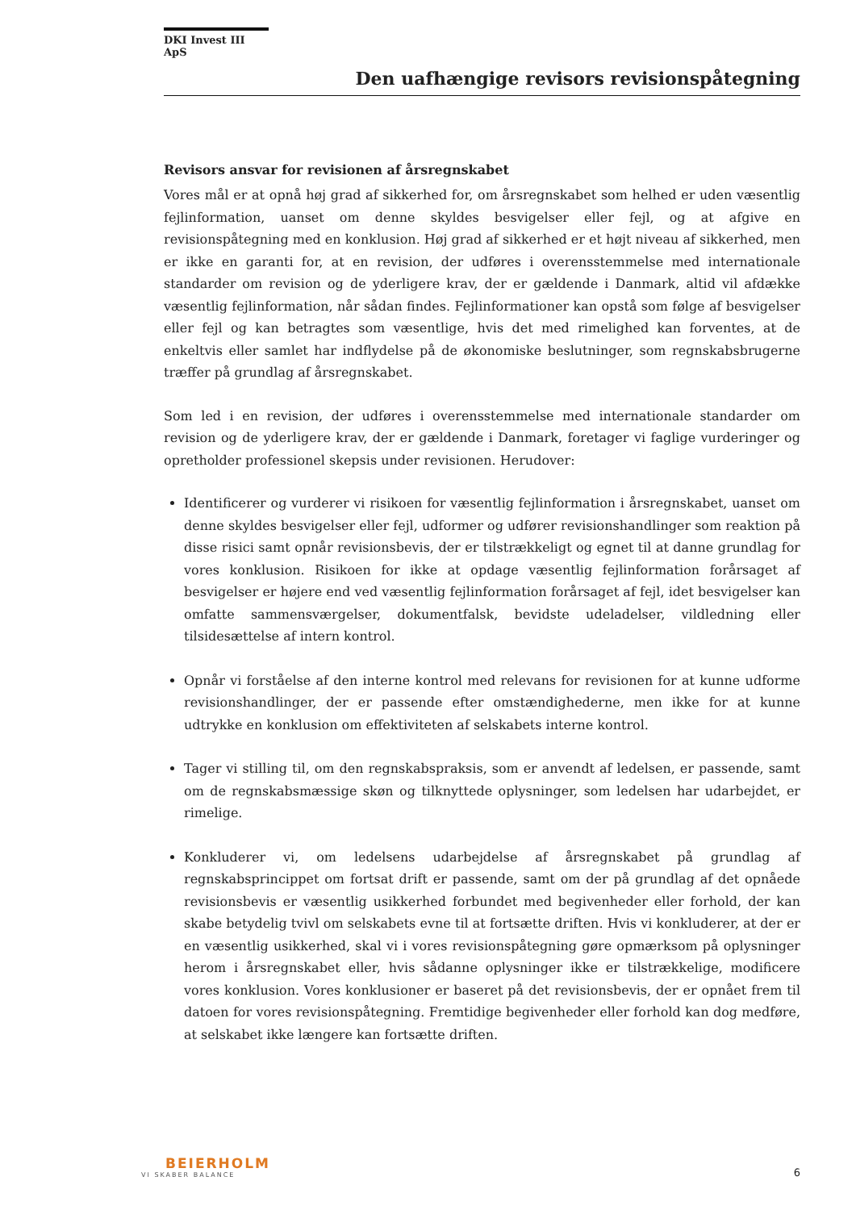DKI Invest III ApS
Den uafhængige revisors revisionspåtegning
Revisors ansvar for revisionen af årsregnskabet
Vores mål er at opnå høj grad af sikkerhed for, om årsregnskabet som helhed er uden væsentlig fejlinformation, uanset om denne skyldes besvigelser eller fejl, og at afgive en revisionspåtegning med en konklusion. Høj grad af sikkerhed er et højt niveau af sikkerhed, men er ikke en garanti for, at en revision, der udføres i overensstemmelse med internationale standarder om revision og de yderligere krav, der er gældende i Danmark, altid vil afdække væsentlig fejlinformation, når sådan findes. Fejlinformationer kan opstå som følge af besvigelser eller fejl og kan betragtes som væsentlige, hvis det med rimelighed kan forventes, at de enkeltvis eller samlet har indflydelse på de økonomiske beslutninger, som regnskabsbrugerne træffer på grundlag af årsregnskabet.
Som led i en revision, der udføres i overensstemmelse med internationale standarder om revision og de yderligere krav, der er gældende i Danmark, foretager vi faglige vurderinger og opretholder professionel skepsis under revisionen. Herudover:
Identificerer og vurderer vi risikoen for væsentlig fejlinformation i årsregnskabet, uanset om denne skyldes besvigelser eller fejl, udformer og udfører revisionshandlinger som reaktion på disse risici samt opnår revisionsbevis, der er tilstrækkeligt og egnet til at danne grundlag for vores konklusion. Risikoen for ikke at opdage væsentlig fejlinformation forårsaget af besvigelser er højere end ved væsentlig fejlinformation forårsaget af fejl, idet besvigelser kan omfatte sammensværgelser, dokumentfalsk, bevidste udeladelser, vildledning eller tilsidesættelse af intern kontrol.
Opnår vi forståelse af den interne kontrol med relevans for revisionen for at kunne udforme revisionshandlinger, der er passende efter omstændighederne, men ikke for at kunne udtrykke en konklusion om effektiviteten af selskabets interne kontrol.
Tager vi stilling til, om den regnskabspraksis, som er anvendt af ledelsen, er passende, samt om de regnskabsmæssige skøn og tilknyttede oplysninger, som ledelsen har udarbejdet, er rimelige.
Konkluderer vi, om ledelsens udarbejdelse af årsregnskabet på grundlag af regnskabsprincippet om fortsat drift er passende, samt om der på grundlag af det opnåede revisionsbevis er væsentlig usikkerhed forbundet med begivenheder eller forhold, der kan skabe betydelig tvivl om selskabets evne til at fortsætte driften. Hvis vi konkluderer, at der er en væsentlig usikkerhed, skal vi i vores revisionspåtegning gøre opmærksom på oplysninger herom i årsregnskabet eller, hvis sådanne oplysninger ikke er tilstrækkelige, modificere vores konklusion. Vores konklusioner er baseret på det revisionsbevis, der er opnået frem til datoen for vores revisionspåtegning. Fremtidige begivenheder eller forhold kan dog medføre, at selskabet ikke længere kan fortsætte driften.
BEIERHOLM
VI SKABER BALANCE
6